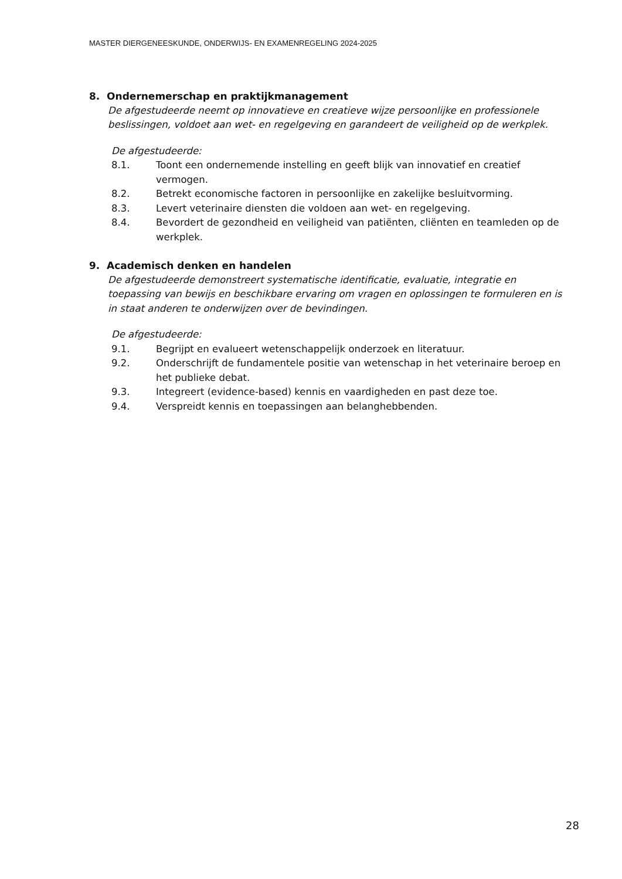MASTER DIERGENEESKUNDE, ONDERWIJS- EN EXAMENREGELING 2024-2025
8. Ondernemerschap en praktijkmanagement
De afgestudeerde neemt op innovatieve en creatieve wijze persoonlijke en professionele beslissingen, voldoet aan wet- en regelgeving en garandeert de veiligheid op de werkplek.
De afgestudeerde:
8.1. Toont een ondernemende instelling en geeft blijk van innovatief en creatief vermogen.
8.2. Betrekt economische factoren in persoonlijke en zakelijke besluitvorming.
8.3. Levert veterinaire diensten die voldoen aan wet- en regelgeving.
8.4. Bevordert de gezondheid en veiligheid van patiënten, cliënten en teamleden op de werkplek.
9. Academisch denken en handelen
De afgestudeerde demonstreert systematische identificatie, evaluatie, integratie en toepassing van bewijs en beschikbare ervaring om vragen en oplossingen te formuleren en is in staat anderen te onderwijzen over de bevindingen.
De afgestudeerde:
9.1. Begrijpt en evalueert wetenschappelijk onderzoek en literatuur.
9.2. Onderschrijft de fundamentele positie van wetenschap in het veterinaire beroep en het publieke debat.
9.3. Integreert (evidence-based) kennis en vaardigheden en past deze toe.
9.4. Verspreidt kennis en toepassingen aan belanghebbenden.
28